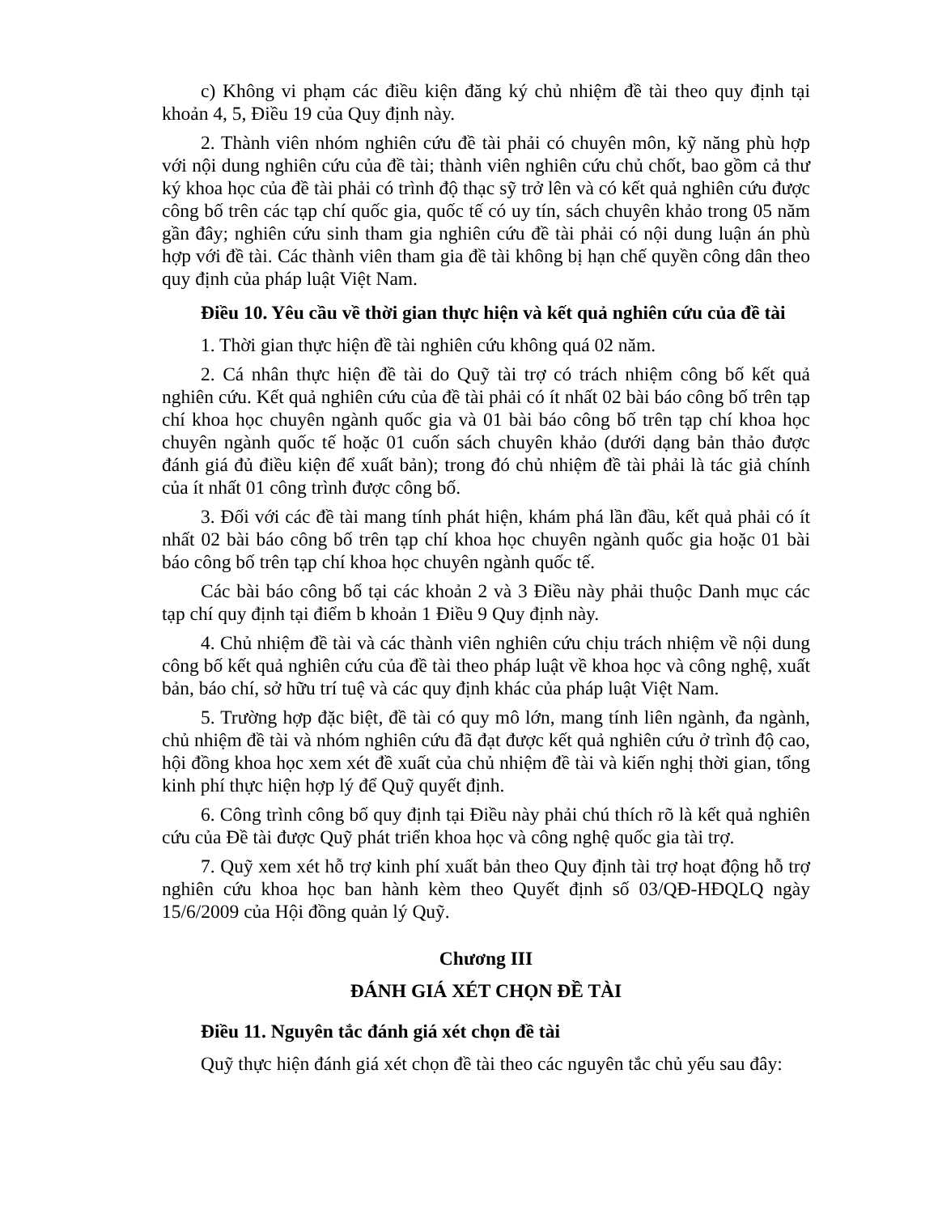c) Không vi phạm các điều kiện đăng ký chủ nhiệm đề tài theo quy định tại khoản 4, 5, Điều 19 của Quy định này.
2. Thành viên nhóm nghiên cứu đề tài phải có chuyên môn, kỹ năng phù hợp với nội dung nghiên cứu của đề tài; thành viên nghiên cứu chủ chốt, bao gồm cả thư ký khoa học của đề tài phải có trình độ thạc sỹ trở lên và có kết quả nghiên cứu được công bố trên các tạp chí quốc gia, quốc tế có uy tín, sách chuyên khảo trong 05 năm gần đây; nghiên cứu sinh tham gia nghiên cứu đề tài phải có nội dung luận án phù hợp với đề tài. Các thành viên tham gia đề tài không bị hạn chế quyền công dân theo quy định của pháp luật Việt Nam.
Điều 10. Yêu cầu về thời gian thực hiện và kết quả nghiên cứu của đề tài
1. Thời gian thực hiện đề tài nghiên cứu không quá 02 năm.
2. Cá nhân thực hiện đề tài do Quỹ tài trợ có trách nhiệm công bố kết quả nghiên cứu. Kết quả nghiên cứu của đề tài phải có ít nhất 02 bài báo công bố trên tạp chí khoa học chuyên ngành quốc gia và 01 bài báo công bố trên tạp chí khoa học chuyên ngành quốc tế hoặc 01 cuốn sách chuyên khảo (dưới dạng bản thảo được đánh giá đủ điều kiện để xuất bản); trong đó chủ nhiệm đề tài phải là tác giả chính của ít nhất 01 công trình được công bố.
3. Đối với các đề tài mang tính phát hiện, khám phá lần đầu, kết quả phải có ít nhất 02 bài báo công bố trên tạp chí khoa học chuyên ngành quốc gia hoặc 01 bài báo công bố trên tạp chí khoa học chuyên ngành quốc tế.
Các bài báo công bố tại các khoản 2 và 3 Điều này phải thuộc Danh mục các tạp chí quy định tại điểm b khoản 1 Điều 9 Quy định này.
4. Chủ nhiệm đề tài và các thành viên nghiên cứu chịu trách nhiệm về nội dung công bố kết quả nghiên cứu của đề tài theo pháp luật về khoa học và công nghệ, xuất bản, báo chí, sở hữu trí tuệ và các quy định khác của pháp luật Việt Nam.
5. Trường hợp đặc biệt, đề tài có quy mô lớn, mang tính liên ngành, đa ngành, chủ nhiệm đề tài và nhóm nghiên cứu đã đạt được kết quả nghiên cứu ở trình độ cao, hội đồng khoa học xem xét đề xuất của chủ nhiệm đề tài và kiến nghị thời gian, tổng kinh phí thực hiện hợp lý để Quỹ quyết định.
6. Công trình công bố quy định tại Điều này phải chú thích rõ là kết quả nghiên cứu của Đề tài được Quỹ phát triển khoa học và công nghệ quốc gia tài trợ.
7. Quỹ xem xét hỗ trợ kinh phí xuất bản theo Quy định tài trợ hoạt động hỗ trợ nghiên cứu khoa học ban hành kèm theo Quyết định số 03/QĐ-HĐQLQ ngày 15/6/2009 của Hội đồng quản lý Quỹ.
Chương III
ĐÁNH GIÁ XÉT CHỌN ĐỀ TÀI
Điều 11. Nguyên tắc đánh giá xét chọn đề tài
Quỹ thực hiện đánh giá xét chọn đề tài theo các nguyên tắc chủ yếu sau đây: